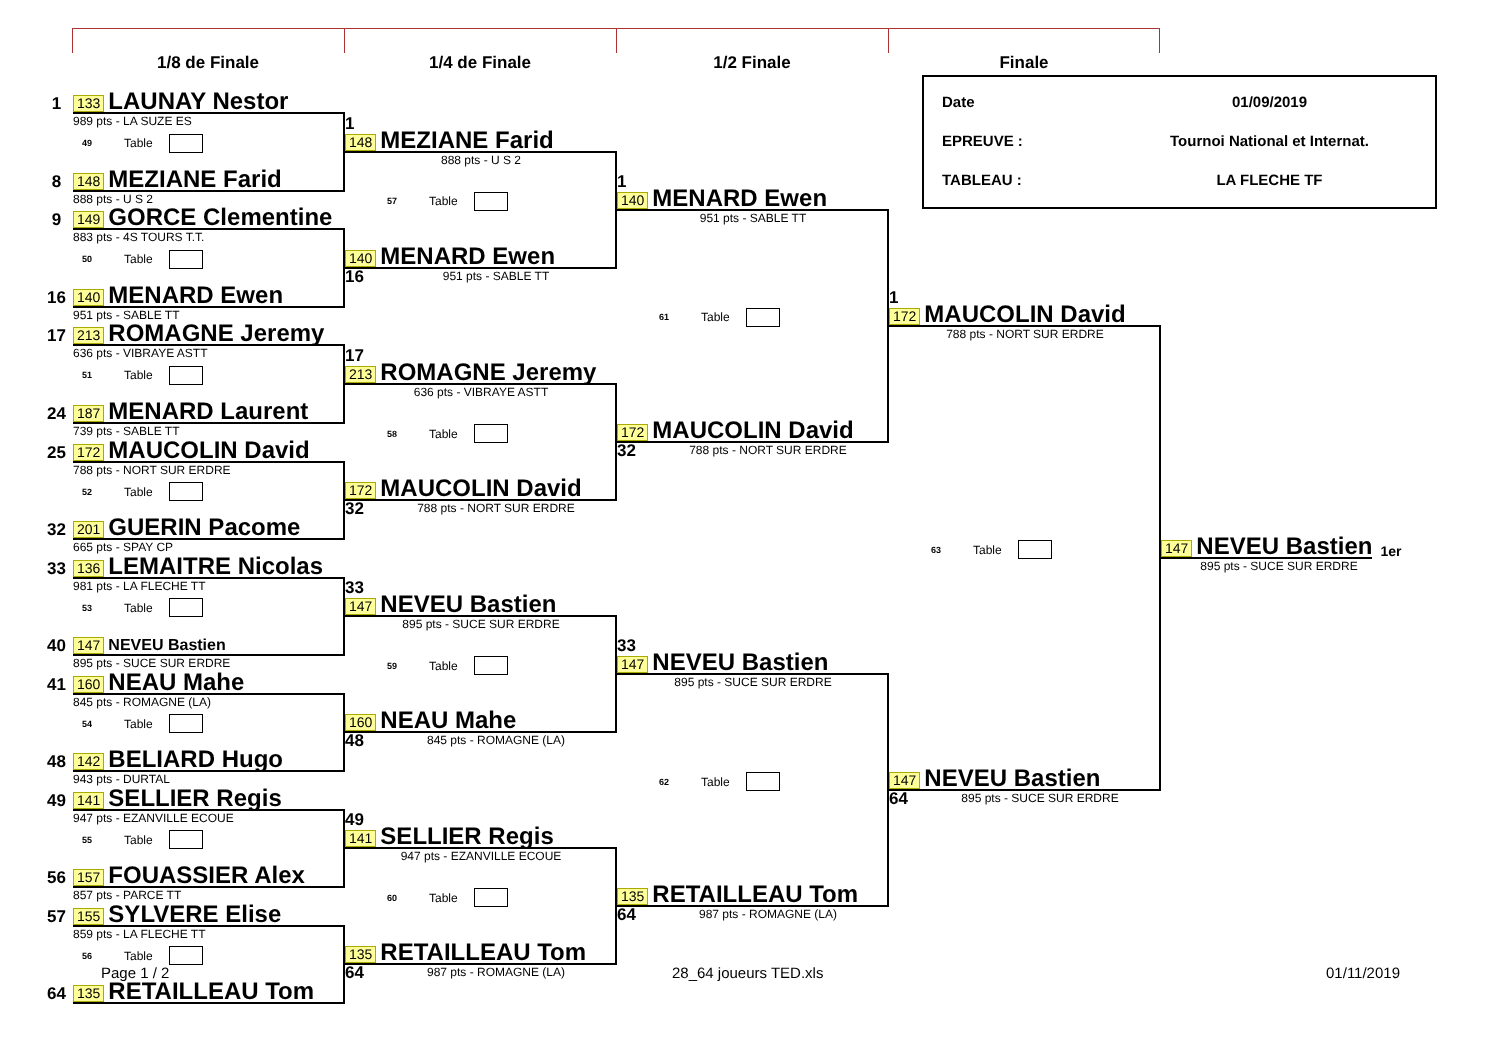1/8 de Finale
1/4 de Finale
1/2 Finale
Finale
1 133 LAUNAY Nestor
989 pts - LA SUZE ES
49 Table
8 148 MEZIANE Farid
888 pts - U S 2
9 149 GORCE Clementine
883 pts - 4S TOURS T.T.
50 Table
16 140 MENARD Ewen
951 pts - SABLE TT
17 213 ROMAGNE Jeremy
636 pts - VIBRAYE ASTT
51 Table
24 187 MENARD Laurent
739 pts - SABLE TT
25 172 MAUCOLIN David
788 pts - NORT SUR ERDRE
52 Table
32 201 GUERIN Pacome
665 pts - SPAY CP
33 136 LEMAITRE Nicolas
981 pts - LA FLECHE TT
53 Table
40 147 NEVEU Bastien
895 pts - SUCE SUR ERDRE
41 160 NEAU Mahe
845 pts - ROMAGNE (LA)
54 Table
48 142 BELIARD Hugo
943 pts - DURTAL
49 141 SELLIER Regis
947 pts - EZANVILLE ECOUE
55 Table
56 157 FOUASSIER Alex
857 pts - PARCE TT
57 155 SYLVERE Elise
859 pts - LA FLECHE TT
56 Table
64 135 RETAILLEAU Tom
1
148 MEZIANE Farid
888 pts - U S 2
57 Table
140 MENARD Ewen
16 951 pts - SABLE TT
17
213 ROMAGNE Jeremy
636 pts - VIBRAYE ASTT
58 Table
172 MAUCOLIN David
32 788 pts - NORT SUR ERDRE
33
147 NEVEU Bastien
895 pts - SUCE SUR ERDRE
59 Table
160 NEAU Mahe
48 845 pts - ROMAGNE (LA)
49
141 SELLIER Regis
947 pts - EZANVILLE ECOUE
60 Table
135 RETAILLEAU Tom
64 987 pts - ROMAGNE (LA)
1
140 MENARD Ewen
951 pts - SABLE TT
61 Table
172 MAUCOLIN David
32 788 pts - NORT SUR ERDRE
33
147 NEVEU Bastien
895 pts - SUCE SUR ERDRE
62 Table
135 RETAILLEAU Tom
64 987 pts - ROMAGNE (LA)
Date 01/09/2019
EPREUVE : Tournoi National et Internat.
TABLEAU : LA FLECHE TF
1
172 MAUCOLIN David
788 pts - NORT SUR ERDRE
63 Table
147 NEVEU Bastien
64 895 pts - SUCE SUR ERDRE
147 NEVEU Bastien 1er
895 pts - SUCE SUR ERDRE
Page 1 / 2 28_64 joueurs TED.xls 01/11/2019